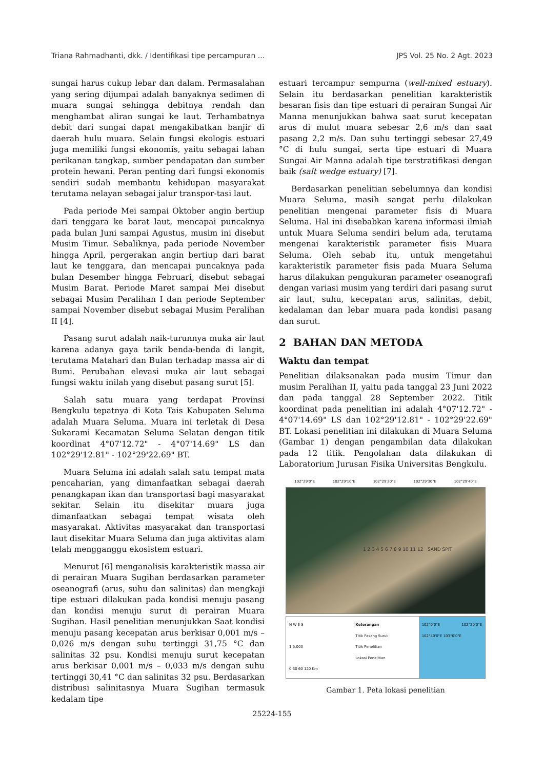Triana Rahmadhanti, dkk. / Identifikasi tipe percampuran ... JPS Vol. 25 No. 2 Agt. 2023
sungai harus cukup lebar dan dalam. Permasalahan yang sering dijumpai adalah banyaknya sedimen di muara sungai sehingga debitnya rendah dan menghambat aliran sungai ke laut. Terhambatnya debit dari sungai dapat mengakibatkan banjir di daerah hulu muara. Selain fungsi ekologis estuari juga memiliki fungsi ekonomis, yaitu sebagai lahan perikanan tangkap, sumber pendapatan dan sumber protein hewani. Peran penting dari fungsi ekonomis sendiri sudah membantu kehidupan masyarakat terutama nelayan sebagai jalur transpor-tasi laut.
Pada periode Mei sampai Oktober angin bertiup dari tenggara ke barat laut, mencapai puncaknya pada bulan Juni sampai Agustus, musim ini disebut Musim Timur. Sebaliknya, pada periode November hingga April, pergerakan angin bertiup dari barat laut ke tenggara, dan mencapai puncaknya pada bulan Desember hingga Februari, disebut sebagai Musim Barat. Periode Maret sampai Mei disebut sebagai Musim Peralihan I dan periode September sampai November disebut sebagai Musim Peralihan II [4].
Pasang surut adalah naik-turunnya muka air laut karena adanya gaya tarik benda-benda di langit, terutama Matahari dan Bulan terhadap massa air di Bumi. Perubahan elevasi muka air laut sebagai fungsi waktu inilah yang disebut pasang surut [5].
Salah satu muara yang terdapat Provinsi Bengkulu tepatnya di Kota Tais Kabupaten Seluma adalah Muara Seluma. Muara ini terletak di Desa Sukarami Kecamatan Seluma Selatan dengan titik koordinat 4°07'12.72" - 4°07'14.69" LS dan 102°29'12.81" - 102°29'22.69" BT.
Muara Seluma ini adalah salah satu tempat mata pencaharian, yang dimanfaatkan sebagai daerah penangkapan ikan dan transportasi bagi masyarakat sekitar. Selain itu disekitar muara juga dimanfaatkan sebagai tempat wisata oleh masyarakat. Aktivitas masyarakat dan transportasi laut disekitar Muara Seluma dan juga aktivitas alam telah mengganggu ekosistem estuari.
Menurut [6] menganalisis karakteristik massa air di perairan Muara Sugihan berdasarkan parameter oseanografi (arus, suhu dan salinitas) dan mengkaji tipe estuari dilakukan pada kondisi menuju pasang dan kondisi menuju surut di perairan Muara Sugihan. Hasil penelitian menunjukkan Saat kondisi menuju pasang kecepatan arus berkisar 0,001 m/s – 0,026 m/s dengan suhu tertinggi 31,75 °C dan salinitas 32 psu. Kondisi menuju surut kecepatan arus berkisar 0,001 m/s – 0,033 m/s dengan suhu tertinggi 30,41 °C dan salinitas 32 psu. Berdasarkan distribusi salinitasnya Muara Sugihan termasuk kedalam tipe
estuari tercampur sempurna (well-mixed estuary). Selain itu berdasarkan penelitian karakteristik besaran fisis dan tipe estuari di perairan Sungai Air Manna menunjukkan bahwa saat surut kecepatan arus di mulut muara sebesar 2,6 m/s dan saat pasang 2,2 m/s. Dan suhu tertinggi sebesar 27,49 °C di hulu sungai, serta tipe estuari di Muara Sungai Air Manna adalah tipe terstratifikasi dengan baik (salt wedge estuary) [7].
Berdasarkan penelitian sebelumnya dan kondisi Muara Seluma, masih sangat perlu dilakukan penelitian mengenai parameter fisis di Muara Seluma. Hal ini disebabkan karena informasi ilmiah untuk Muara Seluma sendiri belum ada, terutama mengenai karakteristik parameter fisis Muara Seluma. Oleh sebab itu, untuk mengetahui karakteristik parameter fisis pada Muara Seluma harus dilakukan pengukuran parameter oseanografi dengan variasi musim yang terdiri dari pasang surut air laut, suhu, kecepatan arus, salinitas, debit, kedalaman dan lebar muara pada kondisi pasang dan surut.
2 BAHAN DAN METODA
Waktu dan tempat
Penelitian dilaksanakan pada musim Timur dan musim Peralihan II, yaitu pada tanggal 23 Juni 2022 dan pada tanggal 28 September 2022. Titik koordinat pada penelitian ini adalah 4°07'12.72" - 4°07'14.69" LS dan 102°29'12.81" - 102°29'22.69" BT. Lokasi penelitian ini dilakukan di Muara Seluma (Gambar 1) dengan pengambilan data dilakukan pada 12 titik. Pengolahan data dilakukan di Laboratorium Jurusan Fisika Universitas Bengkulu.
102°29'0"E 102°29'10"E 102°29'20"E 102°29'30"E 102°29'40"E
1 2 3 4 5 6 7 8 9 10 11 12 SAND SPIT
N W E S
1:5,000
0 30 60 120 Km
Keterangan
Titik Pasang Surut
Titik Penelitian
Lokasi Penelitian
102°0'0"E 102°20'0"E 102°40'0"E 103°0'0"E
Gambar 1. Peta lokasi penelitian
25224-155